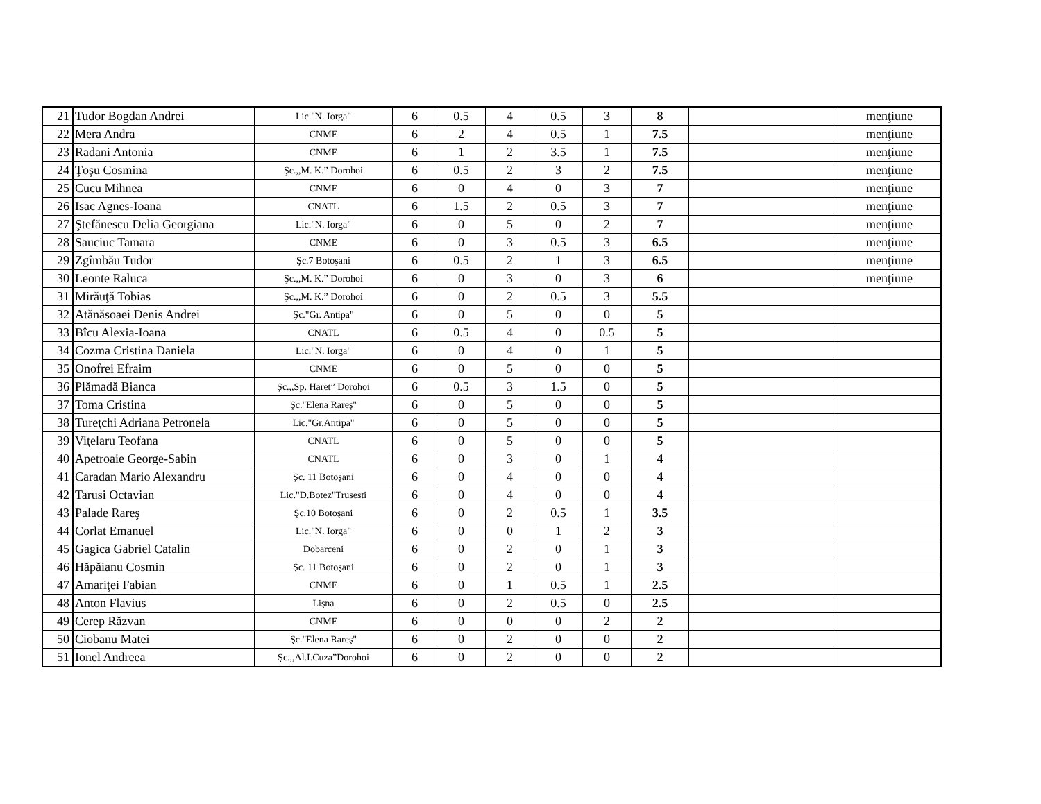| 21 | Tudor Bogdan Andrei | Lic."N. Iorga" | 6 | 0.5 | 4 | 0.5 | 3 | 8 | | menţiune |
| 22 | Mera Andra | CNME | 6 | 2 | 4 | 0.5 | 1 | 7.5 | | menţiune |
| 23 | Radani Antonia | CNME | 6 | 1 | 2 | 3.5 | 1 | 7.5 | | menţiune |
| 24 | Ţoşu Cosmina | Şc.,,M. K.” Dorohoi | 6 | 0.5 | 2 | 3 | 2 | 7.5 | | menţiune |
| 25 | Cucu Mihnea | CNME | 6 | 0 | 4 | 0 | 3 | 7 | | menţiune |
| 26 | Isac Agnes-Ioana | CNATL | 6 | 1.5 | 2 | 0.5 | 3 | 7 | | menţiune |
| 27 | Ştefănescu Delia Georgiana | Lic."N. Iorga" | 6 | 0 | 5 | 0 | 2 | 7 | | menţiune |
| 28 | Sauciuc Tamara | CNME | 6 | 0 | 3 | 0.5 | 3 | 6.5 | | menţiune |
| 29 | Zgîmbău Tudor | Şc.7 Botoşani | 6 | 0.5 | 2 | 1 | 3 | 6.5 | | menţiune |
| 30 | Leonte Raluca | Şc.,,M. K.” Dorohoi | 6 | 0 | 3 | 0 | 3 | 6 | | menţiune |
| 31 | Mirăuţă Tobias | Şc.,,M. K.” Dorohoi | 6 | 0 | 2 | 0.5 | 3 | 5.5 | | |
| 32 | Atănăsoaei Denis Andrei | Şc."Gr. Antipa" | 6 | 0 | 5 | 0 | 0 | 5 | | |
| 33 | Bîcu Alexia-Ioana | CNATL | 6 | 0.5 | 4 | 0 | 0.5 | 5 | | |
| 34 | Cozma Cristina Daniela | Lic."N. Iorga" | 6 | 0 | 4 | 0 | 1 | 5 | | |
| 35 | Onofrei Efraim | CNME | 6 | 0 | 5 | 0 | 0 | 5 | | |
| 36 | Plămadă Bianca | Şc.,,Sp. Haret” Dorohoi | 6 | 0.5 | 3 | 1.5 | 0 | 5 | | |
| 37 | Toma Cristina | Şc."Elena Rareş" | 6 | 0 | 5 | 0 | 0 | 5 | | |
| 38 | Tureţchi Adriana Petronela | Lic."Gr.Antipa" | 6 | 0 | 5 | 0 | 0 | 5 | | |
| 39 | Viţelaru Teofana | CNATL | 6 | 0 | 5 | 0 | 0 | 5 | | |
| 40 | Apetroaie George-Sabin | CNATL | 6 | 0 | 3 | 0 | 1 | 4 | | |
| 41 | Caradan Mario Alexandru | Şc. 11 Botoşani | 6 | 0 | 4 | 0 | 0 | 4 | | |
| 42 | Tarusi Octavian | Lic."D.Botez"Trusesti | 6 | 0 | 4 | 0 | 0 | 4 | | |
| 43 | Palade Rareş | Şc.10 Botoşani | 6 | 0 | 2 | 0.5 | 1 | 3.5 | | |
| 44 | Corlat Emanuel | Lic."N. Iorga" | 6 | 0 | 0 | 1 | 2 | 3 | | |
| 45 | Gagica Gabriel Catalin | Dobarceni | 6 | 0 | 2 | 0 | 1 | 3 | | |
| 46 | Hăpăianu Cosmin | Şc. 11 Botoşani | 6 | 0 | 2 | 0 | 1 | 3 | | |
| 47 | Amariţei Fabian | CNME | 6 | 0 | 1 | 0.5 | 1 | 2.5 | | |
| 48 | Anton Flavius | Lişna | 6 | 0 | 2 | 0.5 | 0 | 2.5 | | |
| 49 | Cerep Răzvan | CNME | 6 | 0 | 0 | 0 | 2 | 2 | | |
| 50 | Ciobanu Matei | Şc."Elena Rareş" | 6 | 0 | 2 | 0 | 0 | 2 | | |
| 51 | Ionel Andreea | Şc.,,Al.I.Cuza”Dorohoi | 6 | 0 | 2 | 0 | 0 | 2 | | |